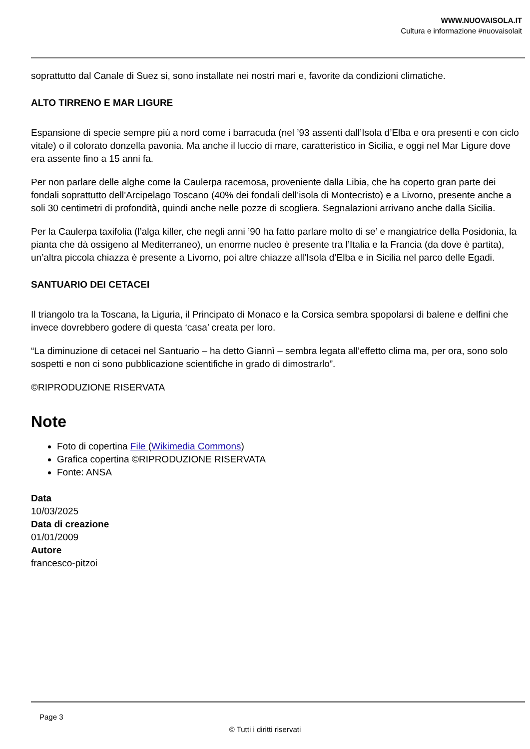WWW.NUOVAISOLA.IT
Cultura e informazione #nuovaisolait
soprattutto dal Canale di Suez si, sono installate nei nostri mari e, favorite da condizioni climatiche.
ALTO TIRRENO E MAR LIGURE
Espansione di specie sempre più a nord come i barracuda (nel ’93 assenti dall’Isola d’Elba e ora presenti e con ciclo vitale) o il colorato donzella pavonia. Ma anche il luccio di mare, caratteristico in Sicilia, e oggi nel Mar Ligure dove era assente fino a 15 anni fa.
Per non parlare delle alghe come la Caulerpa racemosa, proveniente dalla Libia, che ha coperto gran parte dei fondali soprattutto dell’Arcipelago Toscano (40% dei fondali dell’isola di Montecristo) e a Livorno, presente anche a soli 30 centimetri di profondità, quindi anche nelle pozze di scogliera. Segnalazioni arrivano anche dalla Sicilia.
Per la Caulerpa taxifolia (l’alga killer, che negli anni ’90 ha fatto parlare molto di se’ e mangiatrice della Posidonia, la pianta che dà ossigeno al Mediterraneo), un enorme nucleo è presente tra l’Italia e la Francia (da dove è partita), un’altra piccola chiazza è presente a Livorno, poi altre chiazze all’Isola d’Elba e in Sicilia nel parco delle Egadi.
SANTUARIO DEI CETACEI
Il triangolo tra la Toscana, la Liguria, il Principato di Monaco e la Corsica sembra spopolarsi di balene e delfini che invece dovrebbero godere di questa ‘casa’ creata per loro.
“La diminuzione di cetacei nel Santuario – ha detto Giannì – sembra legata all’effetto clima ma, per ora, sono solo sospetti e non ci sono pubblicazione scientifiche in grado di dimostrarlo”.
©RIPRODUZIONE RISERVATA
Note
Foto di copertina File (Wikimedia Commons)
Grafica copertina ©RIPRODUZIONE RISERVATA
Fonte: ANSA
Data
10/03/2025
Data di creazione
01/01/2009
Autore
francesco-pitzoi
Page 3
© Tutti i diritti riservati